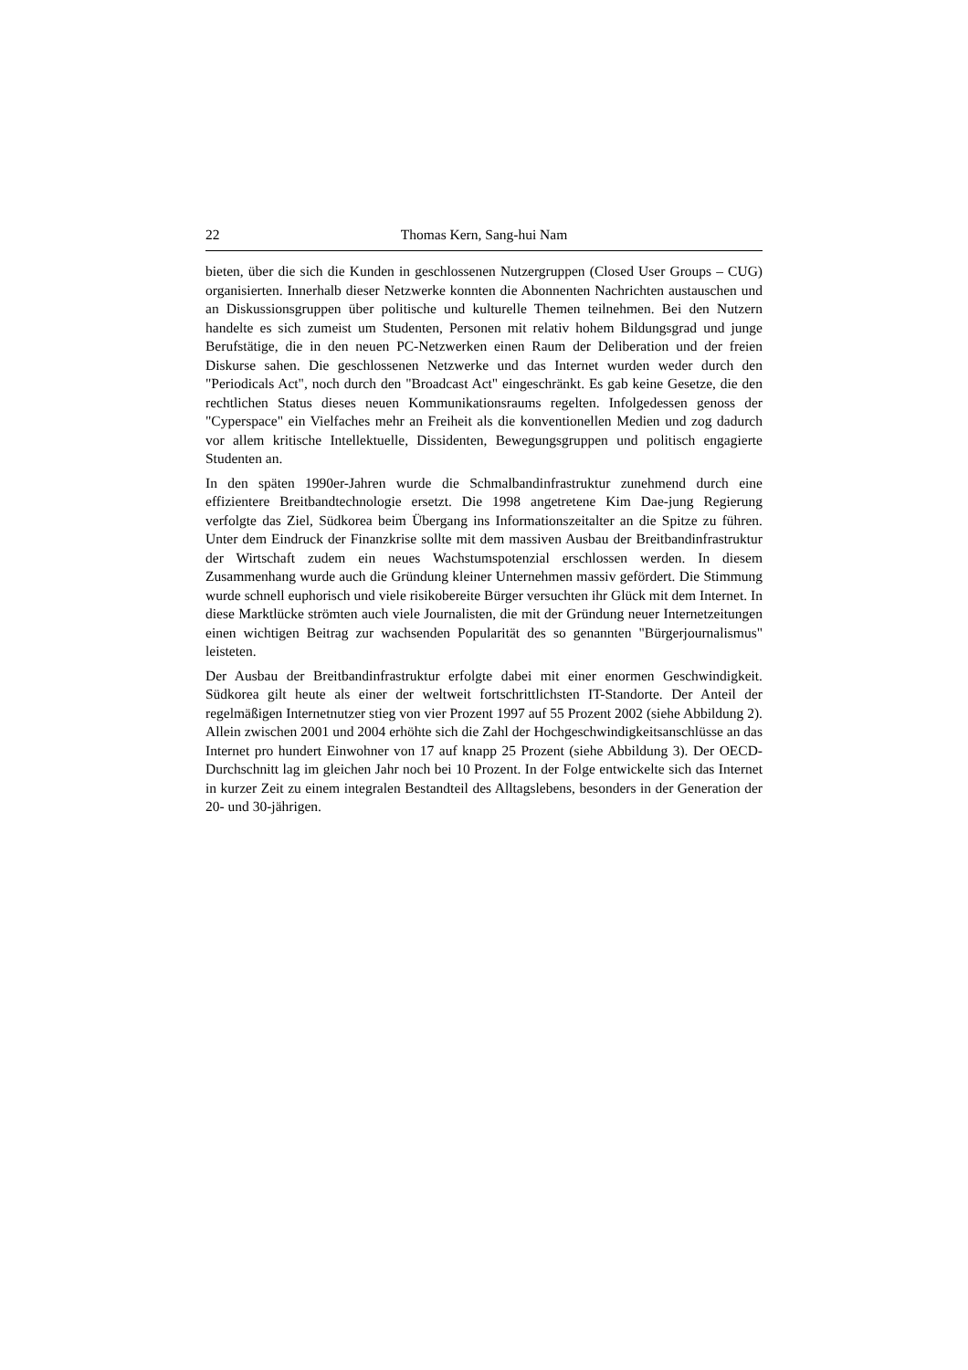22 Thomas Kern, Sang-hui Nam
bieten, über die sich die Kunden in geschlossenen Nutzergruppen (Closed User Groups – CUG) organisierten. Innerhalb dieser Netzwerke konnten die Abonnenten Nachrichten austauschen und an Diskussionsgruppen über politische und kulturelle Themen teilnehmen. Bei den Nutzern handelte es sich zumeist um Studenten, Personen mit relativ hohem Bildungsgrad und junge Berufstätige, die in den neuen PC-Netzwerken einen Raum der Deliberation und der freien Diskurse sahen. Die geschlossenen Netzwerke und das Internet wurden weder durch den "Periodicals Act", noch durch den "Broadcast Act" eingeschränkt. Es gab keine Gesetze, die den rechtlichen Status dieses neuen Kommunikationsraums regelten. Infolgedessen genoss der "Cyperspace" ein Vielfaches mehr an Freiheit als die konventionellen Medien und zog dadurch vor allem kritische Intellektuelle, Dissidenten, Bewegungsgruppen und politisch engagierte Studenten an.
In den späten 1990er-Jahren wurde die Schmalbandinfrastruktur zunehmend durch eine effizientere Breitbandtechnologie ersetzt. Die 1998 angetretene Kim Dae-jung Regierung verfolgte das Ziel, Südkorea beim Übergang ins Informationszeitalter an die Spitze zu führen. Unter dem Eindruck der Finanzkrise sollte mit dem massiven Ausbau der Breitbandinfrastruktur der Wirtschaft zudem ein neues Wachstumspotenzial erschlossen werden. In diesem Zusammenhang wurde auch die Gründung kleiner Unternehmen massiv gefördert. Die Stimmung wurde schnell euphorisch und viele risikobereite Bürger versuchten ihr Glück mit dem Internet. In diese Marktlücke strömten auch viele Journalisten, die mit der Gründung neuer Internetzeitungen einen wichtigen Beitrag zur wachsenden Popularität des so genannten "Bürgerjournalismus" leisteten.
Der Ausbau der Breitbandinfrastruktur erfolgte dabei mit einer enormen Geschwindigkeit. Südkorea gilt heute als einer der weltweit fortschrittlichsten IT-Standorte. Der Anteil der regelmäßigen Internetnutzer stieg von vier Prozent 1997 auf 55 Prozent 2002 (siehe Abbildung 2). Allein zwischen 2001 und 2004 erhöhte sich die Zahl der Hochgeschwindigkeitsanschlüsse an das Internet pro hundert Einwohner von 17 auf knapp 25 Prozent (siehe Abbildung 3). Der OECD-Durchschnitt lag im gleichen Jahr noch bei 10 Prozent. In der Folge entwickelte sich das Internet in kurzer Zeit zu einem integralen Bestandteil des Alltagslebens, besonders in der Generation der 20- und 30-jährigen.